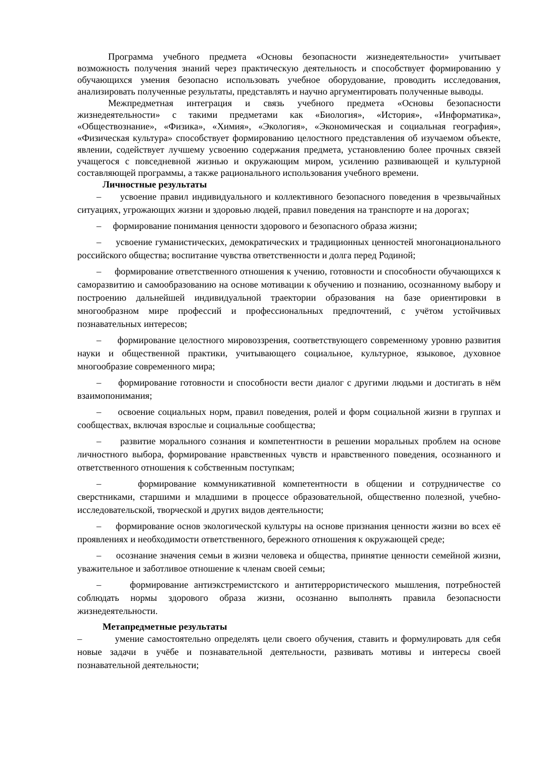Программа учебного предмета «Основы безопасности жизнедеятельности» учитывает возможность получения знаний через практическую деятельность и способствует формированию у обучающихся умения безопасно использовать учебное оборудование, проводить исследования, анализировать полученные результаты, представлять и научно аргументировать полученные выводы.
Межпредметная интеграция и связь учебного предмета «Основы безопасности жизнедеятельности» с такими предметами как «Биология», «История», «Информатика», «Обществознание», «Физика», «Химия», «Экология», «Экономическая и социальная география», «Физическая культура» способствует формированию целостного представления об изучаемом объекте, явлении, содействует лучшему усвоению содержания предмета, установлению более прочных связей учащегося с повседневной жизнью и окружающим миром, усилению развивающей и культурной составляющей программы, а также рационального использования учебного времени.
Личностные результаты
– усвоение правил индивидуального и коллективного безопасного поведения в чрезвычайных ситуациях, угрожающих жизни и здоровью людей, правил поведения на транспорте и на дорогах;
– формирование понимания ценности здорового и безопасного образа жизни;
– усвоение гуманистических, демократических и традиционных ценностей многонационального российского общества; воспитание чувства ответственности и долга перед Родиной;
– формирование ответственного отношения к учению, готовности и способности обучающихся к саморазвитию и самообразованию на основе мотивации к обучению и познанию, осознанному выбору и построению дальнейшей индивидуальной траектории образования на базе ориентировки в многообразном мире профессий и профессиональных предпочтений, с учётом устойчивых познавательных интересов;
– формирование целостного мировоззрения, соответствующего современному уровню развития науки и общественной практики, учитывающего социальное, культурное, языковое, духовное многообразие современного мира;
– формирование готовности и способности вести диалог с другими людьми и достигать в нём взаимопонимания;
– освоение социальных норм, правил поведения, ролей и форм социальной жизни в группах и сообществах, включая взрослые и социальные сообщества;
– развитие морального сознания и компетентности в решении моральных проблем на основе личностного выбора, формирование нравственных чувств и нравственного поведения, осознанного и ответственного отношения к собственным поступкам;
– формирование коммуникативной компетентности в общении и сотрудничестве со сверстниками, старшими и младшими в процессе образовательной, общественно полезной, учебно-исследовательской, творческой и других видов деятельности;
– формирование основ экологической культуры на основе признания ценности жизни во всех её проявлениях и необходимости ответственного, бережного отношения к окружающей среде;
– осознание значения семьи в жизни человека и общества, принятие ценности семейной жизни, уважительное и заботливое отношение к членам своей семьи;
– формирование антиэкстремистского и антитеррористического мышления, потребностей соблюдать нормы здорового образа жизни, осознанно выполнять правила безопасности жизнедеятельности.
Метапредметные результаты
– умение самостоятельно определять цели своего обучения, ставить и формулировать для себя новые задачи в учёбе и познавательной деятельности, развивать мотивы и интересы своей познавательной деятельности;